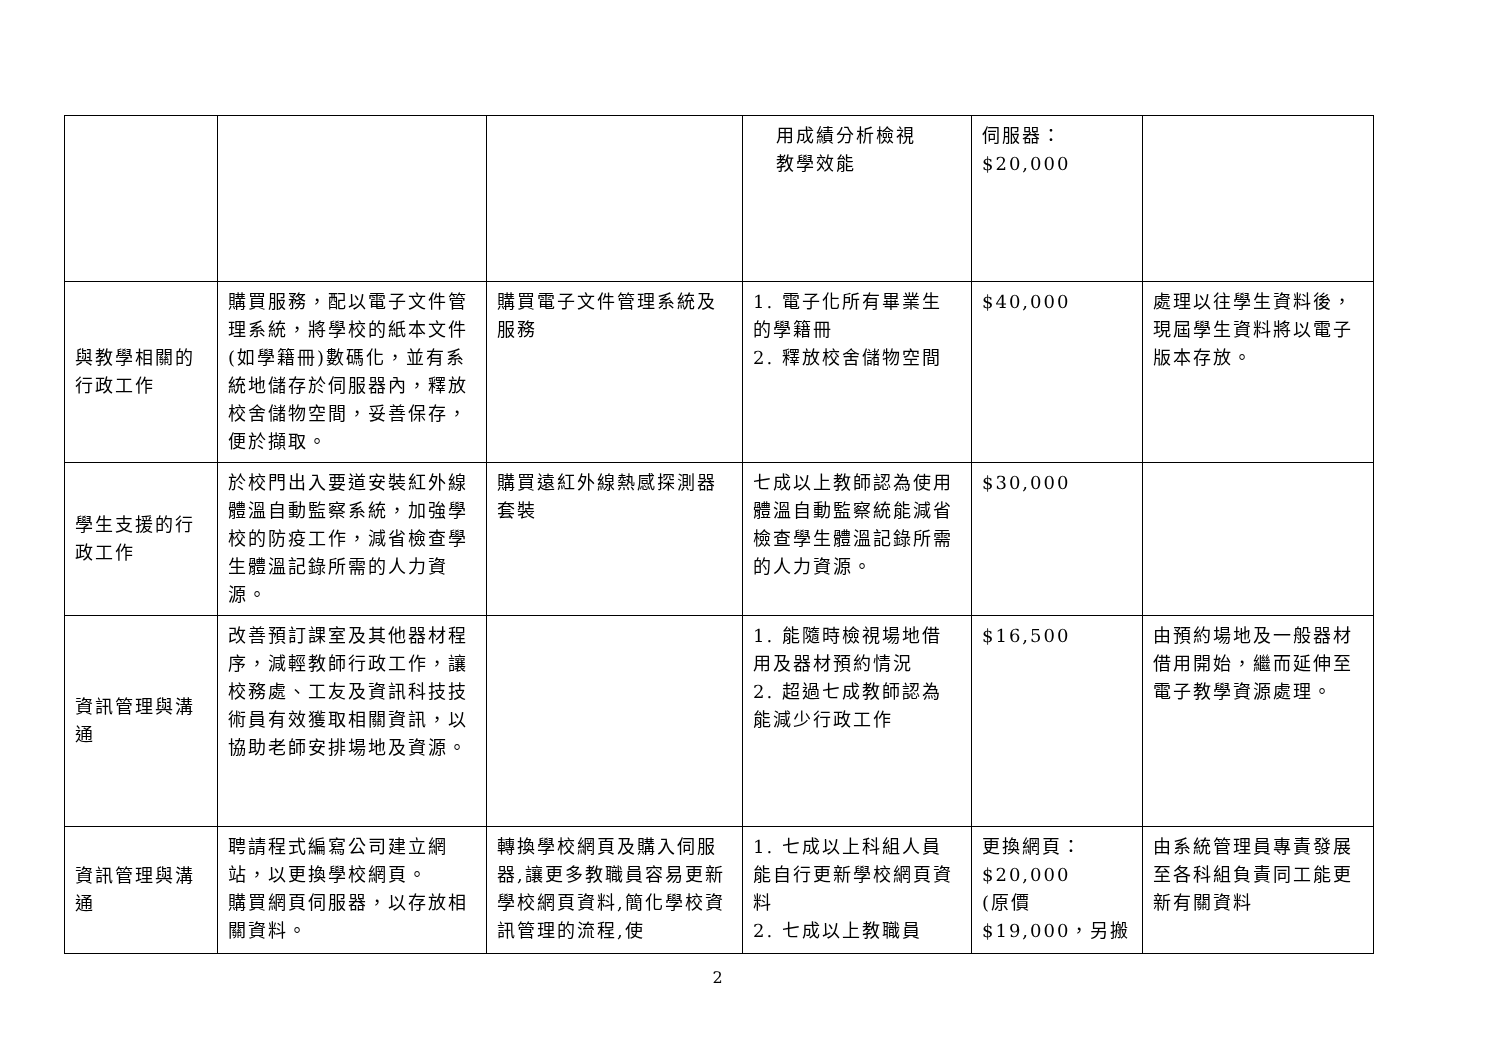| | | | 用成績分析檢視 教學效能 | 伺服器： $20,000 | |
| 與教學相關的行政工作 | 購買服務，配以電子文件管理系統，將學校的紙本文件(如學籍冊)數碼化，並有系統地儲存於伺服器內，釋放校舍儲物空間，妥善保存，便於擷取。 | 購買電子文件管理系統及服務 | 1. 電子化所有畢業生的學籍冊 2. 釋放校舍儲物空間 | $40,000 | 處理以往學生資料後，現屆學生資料將以電子版本存放。 |
| 學生支援的行政工作 | 於校門出入要道安裝紅外線體溫自動監察系統，加強學校的防疫工作，減省檢查學生體溫記錄所需的人力資源。 | 購買遠紅外線熱感探測器套裝 | 七成以上教師認為使用體溫自動監察統能減省檢查學生體溫記錄所需的人力資源。 | $30,000 | |
| 資訊管理與溝通 | 改善預訂課室及其他器材程序，減輕教師行政工作，讓校務處、工友及資訊科技技術員有效獲取相關資訊，以協助老師安排場地及資源。 | | 1. 能隨時檢視場地借用及器材預約情況 2. 超過七成教師認為能減少行政工作 | $16,500 | 由預約場地及一般器材借用開始，繼而延伸至電子教學資源處理。 |
| 資訊管理與溝通 | 聘請程式編寫公司建立網站，以更換學校網頁。 購買網頁伺服器，以存放相關資料。 | 轉換學校網頁及購入伺服器,讓更多教職員容易更新學校網頁資料,簡化學校資訊管理的流程,使 | 1. 七成以上科組人員能自行更新學校網頁資料 2. 七成以上教職員 | 更換網頁： $20,000 (原價 $19,000，另搬 | 由系統管理員專責發展至各科組負責同工能更新有關資料 |
2